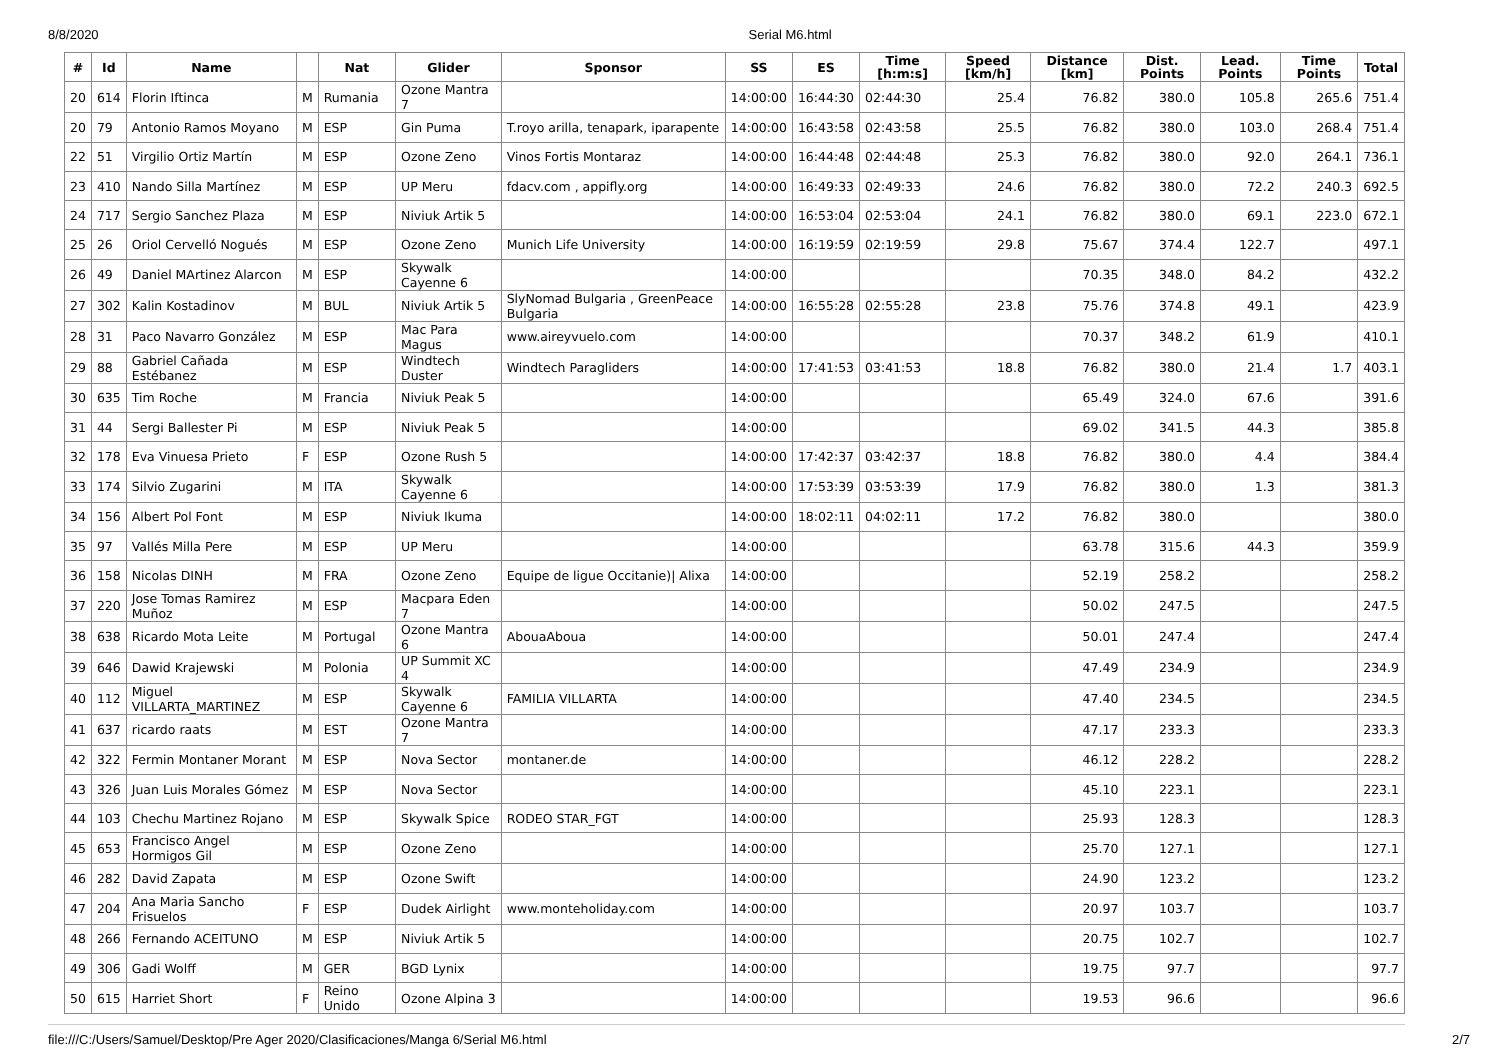8/8/2020 Serial M6.html
| # | Id | Name | | Nat | Glider | Sponsor | SS | ES | Time [h:m:s] | Speed [km/h] | Distance [km] | Dist. Points | Lead. Points | Time Points | Total |
| --- | --- | --- | --- | --- | --- | --- | --- | --- | --- | --- | --- | --- | --- | --- | --- |
| 20 | 614 | Florin Iftinca | M | Rumania | Ozone Mantra 7 | | 14:00:00 | 16:44:30 | 02:44:30 | 25.4 | 76.82 | 380.0 | 105.8 | 265.6 | 751.4 |
| 20 | 79 | Antonio Ramos Moyano | M | ESP | Gin Puma | T.royo arilla, tenapark, iparapente | 14:00:00 | 16:43:58 | 02:43:58 | 25.5 | 76.82 | 380.0 | 103.0 | 268.4 | 751.4 |
| 22 | 51 | Virgilio Ortiz Martín | M | ESP | Ozone Zeno | Vinos Fortis Montaraz | 14:00:00 | 16:44:48 | 02:44:48 | 25.3 | 76.82 | 380.0 | 92.0 | 264.1 | 736.1 |
| 23 | 410 | Nando Silla Martínez | M | ESP | UP Meru | fdacv.com , appifly.org | 14:00:00 | 16:49:33 | 02:49:33 | 24.6 | 76.82 | 380.0 | 72.2 | 240.3 | 692.5 |
| 24 | 717 | Sergio Sanchez Plaza | M | ESP | Niviuk Artik 5 | | 14:00:00 | 16:53:04 | 02:53:04 | 24.1 | 76.82 | 380.0 | 69.1 | 223.0 | 672.1 |
| 25 | 26 | Oriol Cervelló Nogués | M | ESP | Ozone Zeno | Munich Life University | 14:00:00 | 16:19:59 | 02:19:59 | 29.8 | 75.67 | 374.4 | 122.7 | | 497.1 |
| 26 | 49 | Daniel MArtinez Alarcon | M | ESP | Skywalk Cayenne 6 | | 14:00:00 | | | | 70.35 | 348.0 | 84.2 | | 432.2 |
| 27 | 302 | Kalin Kostadinov | M | BUL | Niviuk Artik 5 | SlyNomad Bulgaria , GreenPeace Bulgaria | 14:00:00 | 16:55:28 | 02:55:28 | 23.8 | 75.76 | 374.8 | 49.1 | | 423.9 |
| 28 | 31 | Paco Navarro González | M | ESP | Mac Para Magus | www.aireyvuelo.com | 14:00:00 | | | | 70.37 | 348.2 | 61.9 | | 410.1 |
| 29 | 88 | Gabriel Cañada Estébanez | M | ESP | Windtech Duster | Windtech Paragliders | 14:00:00 | 17:41:53 | 03:41:53 | 18.8 | 76.82 | 380.0 | 21.4 | 1.7 | 403.1 |
| 30 | 635 | Tim Roche | M | Francia | Niviuk Peak 5 | | 14:00:00 | | | | 65.49 | 324.0 | 67.6 | | 391.6 |
| 31 | 44 | Sergi Ballester Pi | M | ESP | Niviuk Peak 5 | | 14:00:00 | | | | 69.02 | 341.5 | 44.3 | | 385.8 |
| 32 | 178 | Eva Vinuesa Prieto | F | ESP | Ozone Rush 5 | | 14:00:00 | 17:42:37 | 03:42:37 | 18.8 | 76.82 | 380.0 | 4.4 | | 384.4 |
| 33 | 174 | Silvio Zugarini | M | ITA | Skywalk Cayenne 6 | | 14:00:00 | 17:53:39 | 03:53:39 | 17.9 | 76.82 | 380.0 | 1.3 | | 381.3 |
| 34 | 156 | Albert Pol Font | M | ESP | Niviuk Ikuma | | 14:00:00 | 18:02:11 | 04:02:11 | 17.2 | 76.82 | 380.0 | | | 380.0 |
| 35 | 97 | Vallés Milla Pere | M | ESP | UP Meru | | 14:00:00 | | | | 63.78 | 315.6 | 44.3 | | 359.9 |
| 36 | 158 | Nicolas DINH | M | FRA | Ozone Zeno | Equipe de ligue Occitanie)/ Alixa | 14:00:00 | | | | 52.19 | 258.2 | | | 258.2 |
| 37 | 220 | Jose Tomas Ramirez Muñoz | M | ESP | Macpara Eden 7 | | 14:00:00 | | | | 50.02 | 247.5 | | | 247.5 |
| 38 | 638 | Ricardo Mota Leite | M | Portugal | Ozone Mantra 6 | AbouaAboua | 14:00:00 | | | | 50.01 | 247.4 | | | 247.4 |
| 39 | 646 | Dawid Krajewski | M | Polonia | UP Summit XC 4 | | 14:00:00 | | | | 47.49 | 234.9 | | | 234.9 |
| 40 | 112 | Miguel VILLARTA_MARTINEZ | M | ESP | Skywalk Cayenne 6 | FAMILIA VILLARTA | 14:00:00 | | | | 47.40 | 234.5 | | | 234.5 |
| 41 | 637 | ricardo raats | M | EST | Ozone Mantra 7 | | 14:00:00 | | | | 47.17 | 233.3 | | | 233.3 |
| 42 | 322 | Fermin Montaner Morant | M | ESP | Nova Sector | montaner.de | 14:00:00 | | | | 46.12 | 228.2 | | | 228.2 |
| 43 | 326 | Juan Luis Morales Gómez | M | ESP | Nova Sector | | 14:00:00 | | | | 45.10 | 223.1 | | | 223.1 |
| 44 | 103 | Chechu Martinez Rojano | M | ESP | Skywalk Spice | RODEO STAR_FGT | 14:00:00 | | | | 25.93 | 128.3 | | | 128.3 |
| 45 | 653 | Francisco Angel Hormigos Gil | M | ESP | Ozone Zeno | | 14:00:00 | | | | 25.70 | 127.1 | | | 127.1 |
| 46 | 282 | David Zapata | M | ESP | Ozone Swift | | 14:00:00 | | | | 24.90 | 123.2 | | | 123.2 |
| 47 | 204 | Ana Maria Sancho Frisuelos | F | ESP | Dudek Airlight | www.monteholiday.com | 14:00:00 | | | | 20.97 | 103.7 | | | 103.7 |
| 48 | 266 | Fernando ACEITUNO | M | ESP | Niviuk Artik 5 | | 14:00:00 | | | | 20.75 | 102.7 | | | 102.7 |
| 49 | 306 | Gadi Wolff | M | GER | BGD Lynix | | 14:00:00 | | | | 19.75 | 97.7 | | | 97.7 |
| 50 | 615 | Harriet Short | F | Reino Unido | Ozone Alpina 3 | | 14:00:00 | | | | 19.53 | 96.6 | | | 96.6 |
file:///C:/Users/Samuel/Desktop/Pre Ager 2020/Clasificaciones/Manga 6/Serial M6.html 2/7